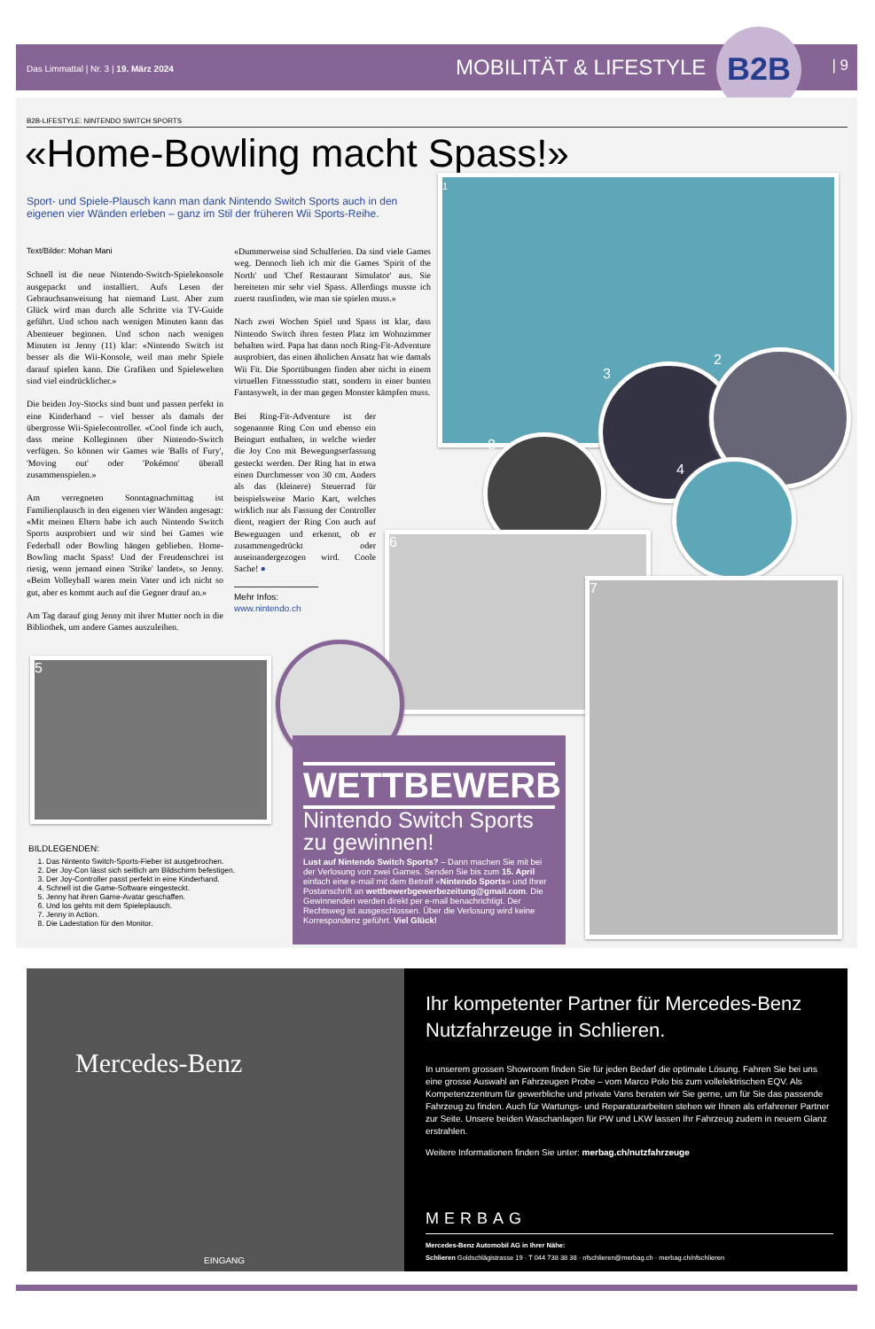Das Limmattal | Nr. 3 | 19. März 2024 MOBILITÄT & LIFESTYLE | 9 B2B
B2B-LIFESTYLE: NINTENDO SWITCH SPORTS
«Home-Bowling macht Spass!»
Sport- und Spiele-Plausch kann man dank Nintendo Switch Sports auch in den eigenen vier Wänden erleben – ganz im Stil der früheren Wii Sports-Reihe.
Text/Bilder: Mohan Mani
Schnell ist die neue Nintendo-Switch-Spielekonsole ausgepackt und installiert. Aufs Lesen der Gebrauchsanweisung hat niemand Lust. Aber zum Glück wird man durch alle Schritte via TV-Guide geführt. Und schon nach wenigen Minuten kann das Abenteuer beginnen. Und schon nach wenigen Minuten ist Jenny (11) klar: «Nintendo Switch ist besser als die Wii-Konsole, weil man mehr Spiele darauf spielen kann. Die Grafiken und Spielewelten sind viel eindrücklicher.»
Die beiden Joy-Stocks sind bunt und passen perfekt in eine Kinderhand – viel besser als damals der übergrosse Wii-Spielecontroller. «Cool finde ich auch, dass meine Kolleginnen über Nintendo-Switch verfügen. So können wir Games wie 'Balls of Fury', 'Moving out' oder 'Pokémon' überall zusammenspielen.»
Am verregneten Sonntagnachmittag ist Familienplausch in den eigenen vier Wänden angesagt: «Mit meinen Eltern habe ich auch Nintendo Switch Sports ausprobiert und wir sind bei Games wie Federball oder Bowling hängen geblieben. Home-Bowling macht Spass! Und der Freudenschrei ist riesig, wenn jemand einen 'Strike' landet», so Jenny. «Beim Volleyball waren mein Vater und ich nicht so gut, aber es kommt auch auf die Gegner drauf an.»
Am Tag darauf ging Jenny mit ihrer Mutter noch in die Bibliothek, um andere Games auszuleihen.
«Dummerweise sind Schulferien. Da sind viele Games weg. Dennoch lieh ich mir die Games 'Spirit of the North' und 'Chef Restaurant Simulator' aus. Sie bereiteten mir sehr viel Spass. Allerdings musste ich zuerst rausfinden, wie man sie spielen muss.»
Nach zwei Wochen Spiel und Spass ist klar, dass Nintendo Switch ihren festen Platz im Wohnzimmer behalten wird. Papa hat dann noch Ring-Fit-Adventure ausprobiert, das einen ähnlichen Ansatz hat wie damals Wii Fit. Die Sportübungen finden aber nicht in einem virtuellen Fitnessstudio statt, sondern in einer bunten Fantasywelt, in der man gegen Monster kämpfen muss.
Bei Ring-Fit-Adventure ist der sogenannte Ring Con und ebenso ein Beingurt enthalten, in welche wieder die Joy Con mit Bewegungserfassung gesteckt werden. Der Ring hat in etwa einen Durchmesser von 30 cm. Anders als das (kleinere) Steuerrad für beispielsweise Mario Kart, welches wirklich nur als Fassung der Controller dient, reagiert der Ring Con auch auf Bewegungen und erkennt, ob er zusammengedrückt oder auseinandergezogen wird. Coole Sache! ●
Mehr Infos:
www.nintendo.ch
1
3
2
8
4
6
7
5
BILDLEGENDEN:
1. Das Nintento Switch-Sports-Fieber ist ausgebrochen.
2. Der Joy-Con lässt sich seitlich am Bildschirm befestigen.
3. Der Joy-Controller passt perfekt in eine Kinderhand.
4. Schnell ist die Game-Software eingesteckt.
5. Jenny hat ihren Game-Avatar geschaffen.
6. Und los gehts mit dem Spieleplausch.
7. Jenny in Action.
8. Die Ladestation für den Monitor.
WETTBEWERB
Nintendo Switch Sports zu gewinnen!
Lust auf Nintendo Switch Sports? – Dann machen Sie mit bei der Verlosung von zwei Games. Senden Sie bis zum 15. April einfach eine e-mail mit dem Betreff «Nintendo Sports» und Ihrer Postanschrift an wettbewerbgewerbezeitung@gmail.com. Die Gewinnenden werden direkt per e-mail benachrichtigt. Der Rechtsweg ist ausgeschlossen. Über die Verlosung wird keine Korrespondenz geführt. Viel Glück!
Mercedes-Benz
EINGANG
Ihr kompetenter Partner für Mercedes-Benz Nutzfahrzeuge in Schlieren.
In unserem grossen Showroom finden Sie für jeden Bedarf die optimale Lösung. Fahren Sie bei uns eine grosse Auswahl an Fahrzeugen Probe – vom Marco Polo bis zum vollelektrischen EQV. Als Kompetenzzentrum für gewerbliche und private Vans beraten wir Sie gerne, um für Sie das passende Fahrzeug zu finden. Auch für Wartungs- und Reparaturarbeiten stehen wir Ihnen als erfahrener Partner zur Seite. Unsere beiden Waschanlagen für PW und LKW lassen Ihr Fahrzeug zudem in neuem Glanz erstrahlen.
Weitere Informationen finden Sie unter: merbag.ch/nutzfahrzeuge
MERBAG
Mercedes-Benz Automobil AG in Ihrer Nähe:
Schlieren Goldschlägistrasse 19 · T 044 738 38 38 · nfschlieren@merbag.ch · merbag.ch/nfschlieren